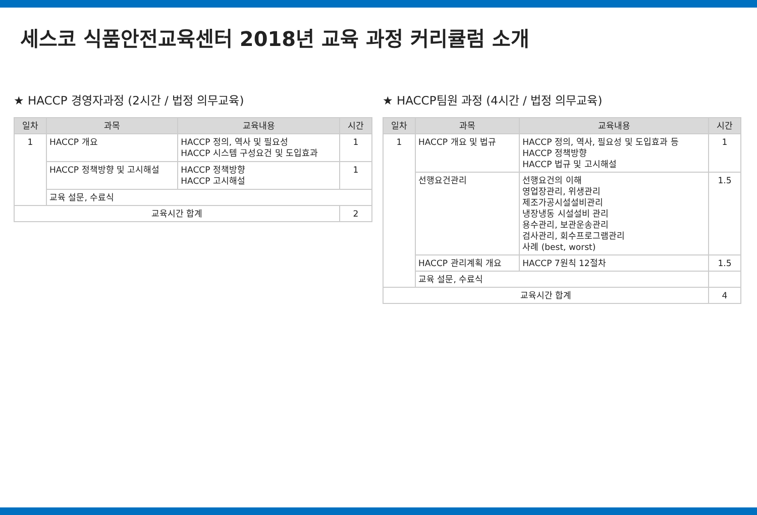세스코 식품안전교육센터 2018년 교육 과정 커리큘럼 소개
★ HACCP 경영자과정 (2시간 / 법정 의무교육)
| 일차 | 과목 | 교육내용 | 시간 |
| --- | --- | --- | --- |
| 1 | HACCP 개요 | HACCP 정의, 역사 및 필요성 HACCP 시스템 구성요건 및 도입효과 | 1 |
| | HACCP 정책방향 및 고시해설 | HACCP 정책방향 HACCP 고시해설 | 1 |
| | 교육 설문, 수료식 | | |
| 교육시간 합계 | | | 2 |
★ HACCP팀원 과정 (4시간 / 법정 의무교육)
| 일차 | 과목 | 교육내용 | 시간 |
| --- | --- | --- | --- |
| 1 | HACCP 개요 및 법규 | HACCP 정의, 역사, 필요성 및 도입효과 등 HACCP 정책방향 HACCP 법규 및 고시해설 | 1 |
| | 선행요건관리 | 선행요건의 이해 영업장관리, 위생관리 제조가공시설설비관리 냉장냉동 시설설비 관리 용수관리, 보관운송관리 검사관리, 회수프로그램관리 사례 (best, worst) | 1.5 |
| | HACCP 관리계획 개요 | HACCP 7원칙 12절차 | 1.5 |
| | 교육 설문, 수료식 | | |
| 교육시간 합계 | | | 4 |